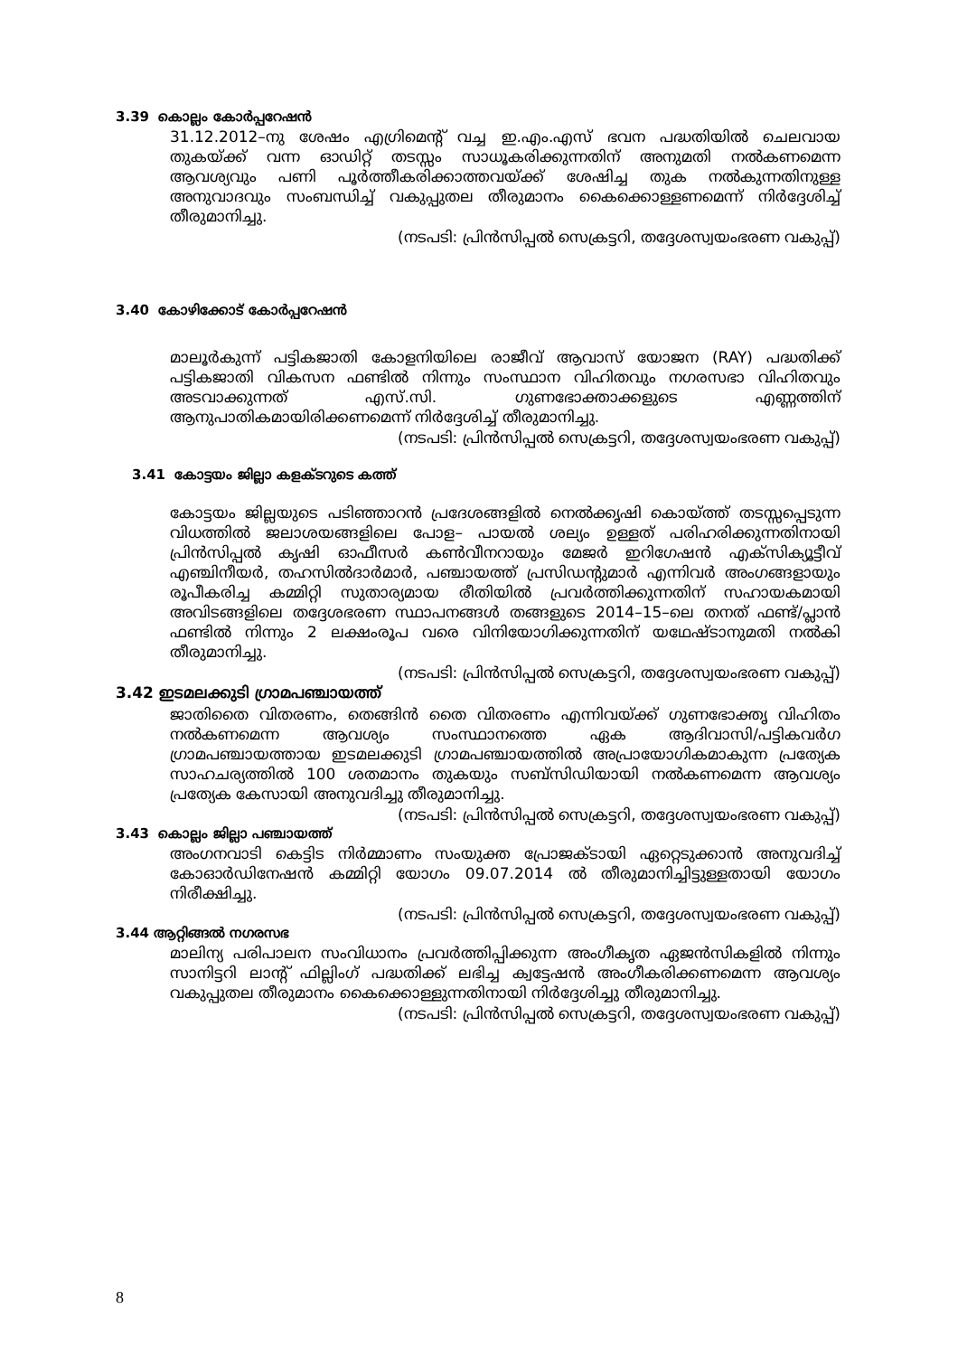3.39 കൊല്ലം കോർപ്പറേഷൻ
31.12.2012–നു ശേഷം എഗ്രിമെന്റ് വച്ച ഇ.എം.എസ് ഭവന പദ്ധതിയിൽ ചെലവായ തുകയ്ക്ക് വന്ന ഓഡിറ്റ് തടസ്സം സാധൂകരിക്കുന്നതിന് അനുമതി നൽകണമെന്ന ആവശ്യവും പണി പൂർത്തീകരിക്കാത്തവയ്ക്ക് ശേഷിച്ച തുക നൽകുന്നതിനുള്ള അനുവാദവും സംബന്ധിച്ച് വകുപ്പുതല തീരുമാനം കൈക്കൊള്ളണമെന്ന് നിർദ്ദേശിച്ച് തീരുമാനിച്ചു.
(നടപടി: പ്രിൻസിപ്പൽ സെക്രട്ടറി, തദ്ദേശസ്വയംഭരണ വകുപ്പ്)
3.40 കോഴിക്കോട് കോർപ്പറേഷൻ
മാലൂർകുന്ന് പട്ടികജാതി കോളനിയിലെ രാജീവ് ആവാസ് യോജന (RAY) പദ്ധതിക്ക് പട്ടികജാതി വികസന ഫണ്ടിൽ നിന്നും സംസ്ഥാന വിഹിതവും നഗരസഭാ വിഹിതവും അടവാക്കുന്നത് എസ്.സി. ഗുണഭോക്താക്കളുടെ എണ്ണത്തിന് ആനുപാതികമായിരിക്കണമെന്ന് നിർദ്ദേശിച്ച് തീരുമാനിച്ചു.
(നടപടി: പ്രിൻസിപ്പൽ സെക്രട്ടറി, തദ്ദേശസ്വയംഭരണ വകുപ്പ്)
3.41 കോട്ടയം ജില്ലാ കളക്ടറുടെ കത്ത്
കോട്ടയം ജില്ലയുടെ പടിഞ്ഞാറൻ പ്രദേശങ്ങളിൽ നെൽക്കൃഷി കൊയ്ത്ത് തടസ്സപ്പെടുന്ന വിധത്തിൽ ജലാശയങ്ങളിലെ പോള– പായൽ ശല്യം ഉള്ളത് പരിഹരിക്കുന്നതിനായി പ്രിൻസിപ്പൽ കൃഷി ഓഫീസർ കൺവീനറായും മേജർ ഇറിഗേഷൻ എക്സിക്യൂട്ടീവ് എഞ്ചിനീയർ, തഹസിൽദാർമാർ, പഞ്ചായത്ത് പ്രസിഡന്റുമാർ എന്നിവർ അംഗങ്ങളായും രൂപീകരിച്ച കമ്മിറ്റി സുതാര്യമായ രീതിയിൽ പ്രവർത്തിക്കുന്നതിന് സഹായകമായി അവിടങ്ങളിലെ തദ്ദേശഭരണ സ്ഥാപനങ്ങൾ തങ്ങളുടെ 2014–15–ലെ തനത് ഫണ്ട്/പ്ലാൻ ഫണ്ടിൽ നിന്നും 2 ലക്ഷംരൂപ വരെ വിനിയോഗിക്കുന്നതിന് യഥേഷ്ടാനുമതി നൽകി തീരുമാനിച്ചു.
(നടപടി: പ്രിൻസിപ്പൽ സെക്രട്ടറി, തദ്ദേശസ്വയംഭരണ വകുപ്പ്)
3.42 ഇടമലക്കുടി ഗ്രാമപഞ്ചായത്ത്
ജാതിതൈ വിതരണം, തെങ്ങിൻ തൈ വിതരണം എന്നിവയ്ക്ക് ഗുണഭോക്തൃ വിഹിതം നൽകണമെന്ന ആവശ്യം സംസ്ഥാനത്തെ ഏക ആദിവാസി/പട്ടികവർഗ ഗ്രാമപഞ്ചായത്തായ ഇടമലക്കുടി ഗ്രാമപഞ്ചായത്തിൽ അപ്രായോഗികമാകുന്ന പ്രത്യേക സാഹചര്യത്തിൽ 100 ശതമാനം തുകയും സബ്സിഡിയായി നൽകണമെന്ന ആവശ്യം പ്രത്യേക കേസായി അനുവദിച്ചു തീരുമാനിച്ചു.
(നടപടി: പ്രിൻസിപ്പൽ സെക്രട്ടറി, തദ്ദേശസ്വയംഭരണ വകുപ്പ്)
3.43 കൊല്ലം ജില്ലാ പഞ്ചായത്ത്
അംഗനവാടി കെട്ടിട നിർമ്മാണം സംയുക്ത പ്രോജക്ടായി ഏറ്റെടുക്കാൻ അനുവദിച്ച് കോഓർഡിനേഷൻ കമ്മിറ്റി യോഗം 09.07.2014 ൽ തീരുമാനിച്ചിട്ടുള്ളതായി യോഗം നിരീക്ഷിച്ചു.
(നടപടി: പ്രിൻസിപ്പൽ സെക്രട്ടറി, തദ്ദേശസ്വയംഭരണ വകുപ്പ്)
3.44 ആറ്റിങ്ങൽ നഗരസഭ
മാലിന്യ പരിപാലന സംവിധാനം പ്രവർത്തിപ്പിക്കുന്ന അംഗീകൃത ഏജൻസികളിൽ നിന്നും സാനിട്ടറി ലാന്റ് ഫില്ലിംഗ് പദ്ധതിക്ക് ലഭിച്ച ക്വട്ടേഷൻ അംഗീകരിക്കണമെന്ന ആവശ്യം വകുപ്പുതല തീരുമാനം കൈക്കൊള്ളുന്നതിനായി നിർദ്ദേശിച്ചു തീരുമാനിച്ചു.
(നടപടി: പ്രിൻസിപ്പൽ സെക്രട്ടറി, തദ്ദേശസ്വയംഭരണ വകുപ്പ്)
8